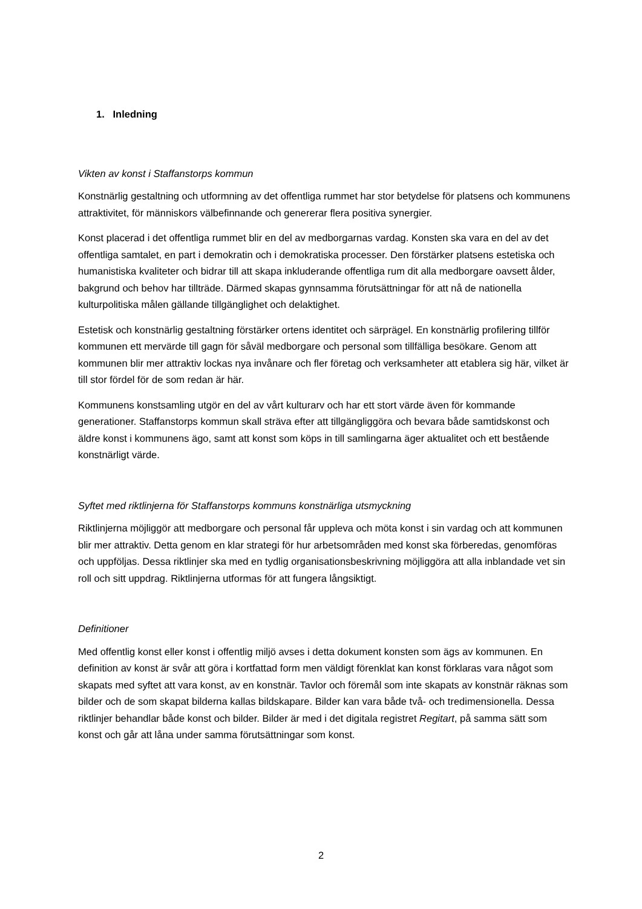1. Inledning
Vikten av konst i Staffanstorps kommun
Konstnärlig gestaltning och utformning av det offentliga rummet har stor betydelse för platsens och kommunens attraktivitet, för människors välbefinnande och genererar flera positiva synergier.
Konst placerad i det offentliga rummet blir en del av medborgarnas vardag. Konsten ska vara en del av det offentliga samtalet, en part i demokratin och i demokratiska processer. Den förstärker platsens estetiska och humanistiska kvaliteter och bidrar till att skapa inkluderande offentliga rum dit alla medborgare oavsett ålder, bakgrund och behov har tillträde. Därmed skapas gynnsamma förutsättningar för att nå de nationella kulturpolitiska målen gällande tillgänglighet och delaktighet.
Estetisk och konstnärlig gestaltning förstärker ortens identitet och särprägel. En konstnärlig profilering tillför kommunen ett mervärde till gagn för såväl medborgare och personal som tillfälliga besökare. Genom att kommunen blir mer attraktiv lockas nya invånare och fler företag och verksamheter att etablera sig här, vilket är till stor fördel för de som redan är här.
Kommunens konstsamling utgör en del av vårt kulturarv och har ett stort värde även för kommande generationer. Staffanstorps kommun skall sträva efter att tillgängliggöra och bevara både samtidskonst och äldre konst i kommunens ägo, samt att konst som köps in till samlingarna äger aktualitet och ett bestående konstnärligt värde.
Syftet med riktlinjerna för Staffanstorps kommuns konstnärliga utsmyckning
Riktlinjerna möjliggör att medborgare och personal får uppleva och möta konst i sin vardag och att kommunen blir mer attraktiv. Detta genom en klar strategi för hur arbetsområden med konst ska förberedas, genomföras och uppföljas. Dessa riktlinjer ska med en tydlig organisationsbeskrivning möjliggöra att alla inblandade vet sin roll och sitt uppdrag. Riktlinjerna utformas för att fungera långsiktigt.
Definitioner
Med offentlig konst eller konst i offentlig miljö avses i detta dokument konsten som ägs av kommunen. En definition av konst är svår att göra i kortfattad form men väldigt förenklat kan konst förklaras vara något som skapats med syftet att vara konst, av en konstnär. Tavlor och föremål som inte skapats av konstnär räknas som bilder och de som skapat bilderna kallas bildskapare. Bilder kan vara både två- och tredimensionella. Dessa riktlinjer behandlar både konst och bilder. Bilder är med i det digitala registret Regitart, på samma sätt som konst och går att låna under samma förutsättningar som konst.
2